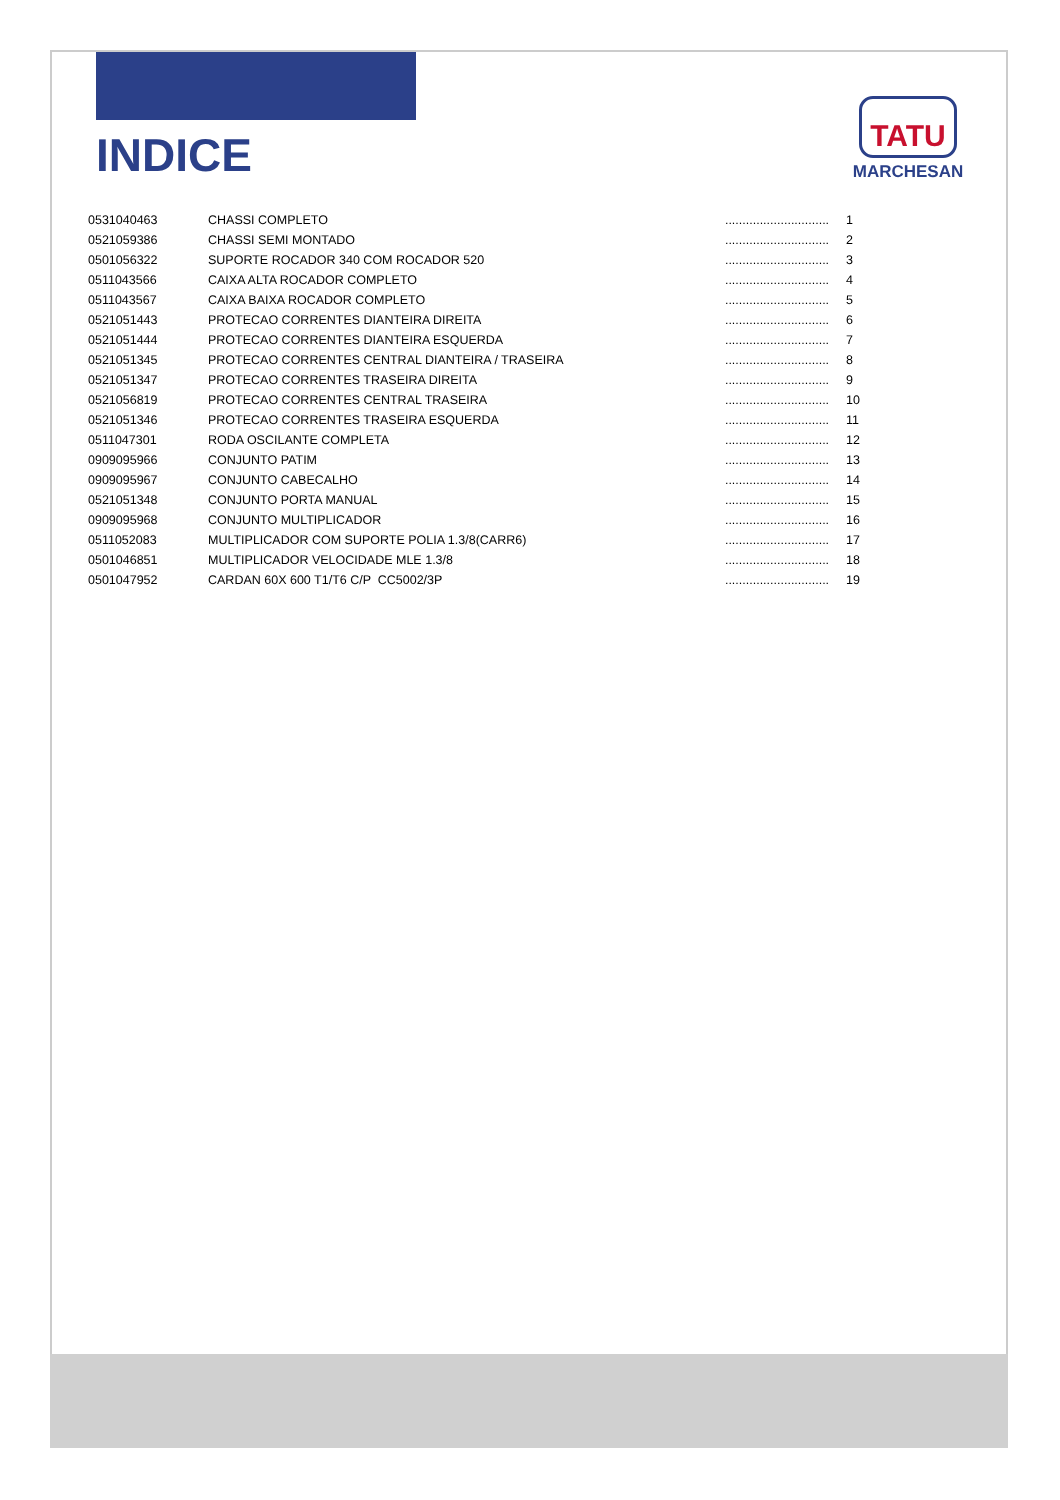INDICE
TATU
MARCHESAN
| 0531040463 | CHASSI COMPLETO | .............................. | 1 |
| 0521059386 | CHASSI SEMI MONTADO | .............................. | 2 |
| 0501056322 | SUPORTE ROCADOR 340 COM ROCADOR 520 | .............................. | 3 |
| 0511043566 | CAIXA ALTA ROCADOR COMPLETO | .............................. | 4 |
| 0511043567 | CAIXA BAIXA ROCADOR COMPLETO | .............................. | 5 |
| 0521051443 | PROTECAO CORRENTES DIANTEIRA DIREITA | .............................. | 6 |
| 0521051444 | PROTECAO CORRENTES DIANTEIRA ESQUERDA | .............................. | 7 |
| 0521051345 | PROTECAO CORRENTES CENTRAL DIANTEIRA / TRASEIRA | .............................. | 8 |
| 0521051347 | PROTECAO CORRENTES TRASEIRA DIREITA | .............................. | 9 |
| 0521056819 | PROTECAO CORRENTES CENTRAL TRASEIRA | .............................. | 10 |
| 0521051346 | PROTECAO CORRENTES TRASEIRA ESQUERDA | .............................. | 11 |
| 0511047301 | RODA OSCILANTE COMPLETA | .............................. | 12 |
| 0909095966 | CONJUNTO PATIM | .............................. | 13 |
| 0909095967 | CONJUNTO CABECALHO | .............................. | 14 |
| 0521051348 | CONJUNTO PORTA MANUAL | .............................. | 15 |
| 0909095968 | CONJUNTO MULTIPLICADOR | .............................. | 16 |
| 0511052083 | MULTIPLICADOR COM SUPORTE POLIA 1.3/8(CARR6) | .............................. | 17 |
| 0501046851 | MULTIPLICADOR VELOCIDADE MLE 1.3/8 | .............................. | 18 |
| 0501047952 | CARDAN 60X 600 T1/T6 C/P CC5002/3P | .............................. | 19 |